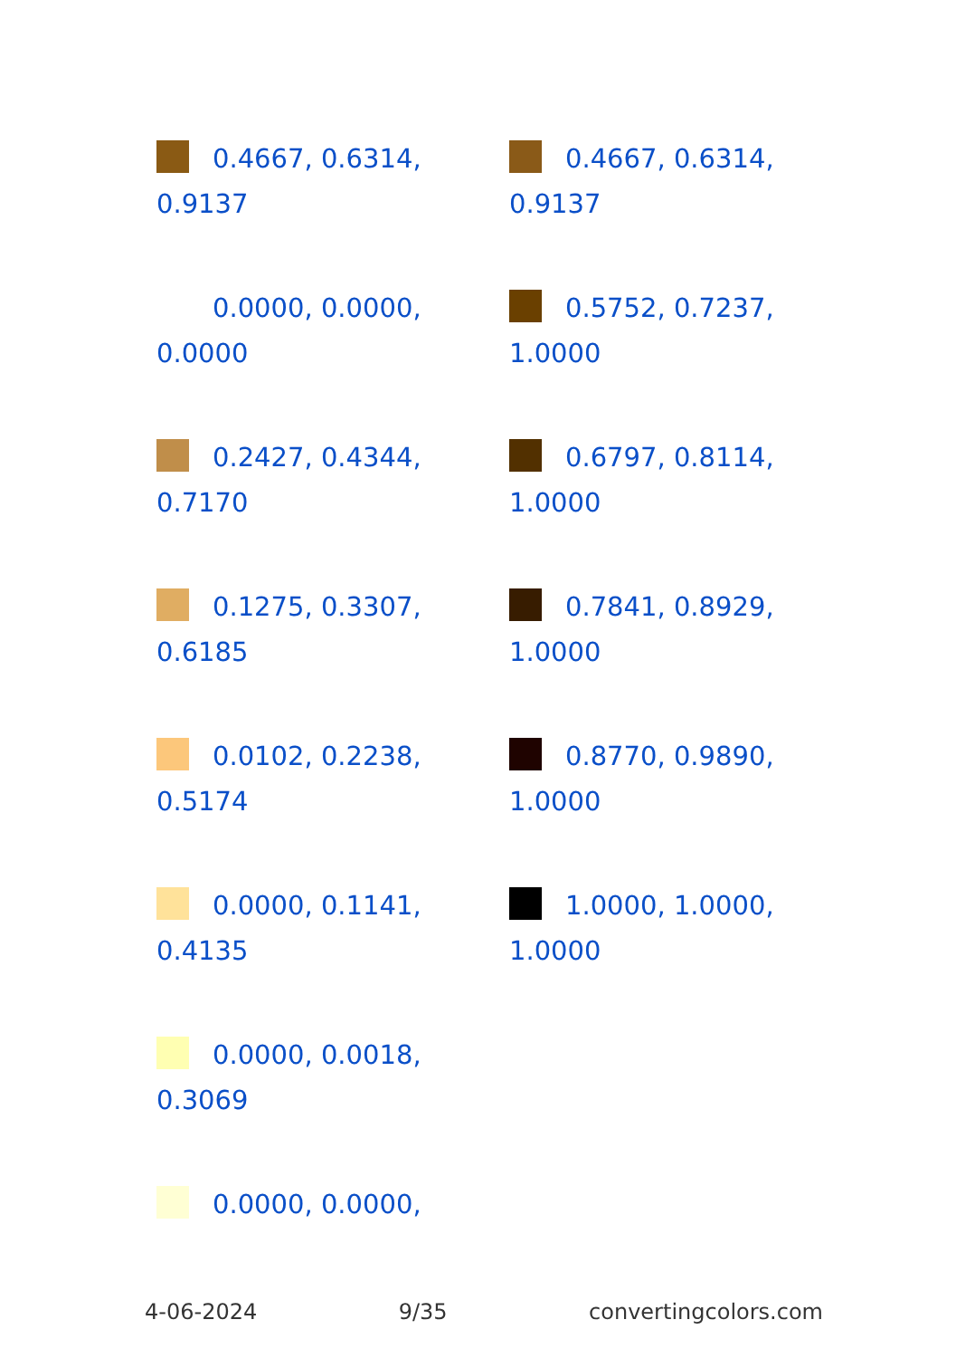0.4667, 0.6314,
0.9137
0.0000, 0.0000,
0.0000
0.2427, 0.4344,
0.7170
0.1275, 0.3307,
0.6185
0.0102, 0.2238,
0.5174
0.0000, 0.1141,
0.4135
0.0000, 0.0018,
0.3069
0.0000, 0.0000,
0.4667, 0.6314,
0.9137
0.5752, 0.7237,
1.0000
0.6797, 0.8114,
1.0000
0.7841, 0.8929,
1.0000
0.8770, 0.9890,
1.0000
1.0000, 1.0000,
1.0000
4-06-2024 9/35 convertingcolors.com